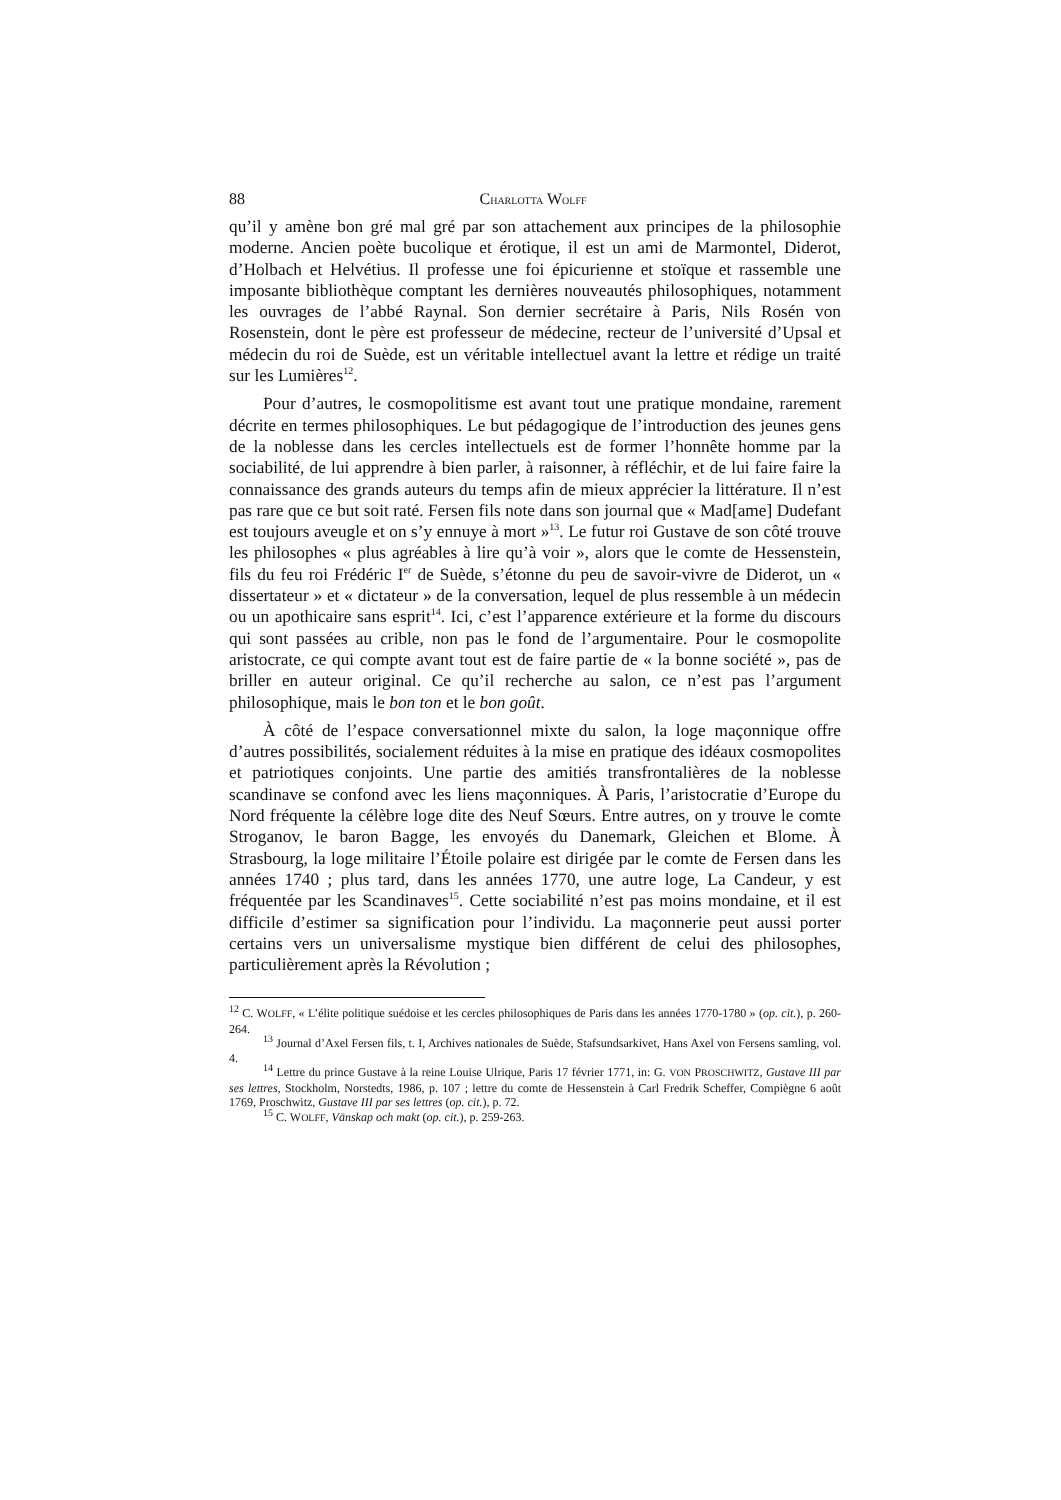88 CHARLOTTA WOLFF
qu’il y amène bon gré mal gré par son attachement aux principes de la philosophie moderne. Ancien poète bucolique et érotique, il est un ami de Marmontel, Diderot, d’Holbach et Helvétius. Il professe une foi épicurienne et stoïque et rassemble une imposante bibliothèque comptant les dernières nouveautés philosophiques, notamment les ouvrages de l’abbé Raynal. Son dernier secrétaire à Paris, Nils Rosén von Rosenstein, dont le père est professeur de médecine, recteur de l’université d’Upsal et médecin du roi de Suède, est un véritable intellectuel avant la lettre et rédige un traité sur les Lumières<sup>12</sup>.
Pour d’autres, le cosmopolitisme est avant tout une pratique mondaine, rarement décrite en termes philosophiques. Le but pédagogique de l’introduction des jeunes gens de la noblesse dans les cercles intellectuels est de former l’honnête homme par la sociabilité, de lui apprendre à bien parler, à raisonner, à réfléchir, et de lui faire faire la connaissance des grands auteurs du temps afin de mieux apprécier la littérature. Il n’est pas rare que ce but soit raté. Fersen fils note dans son journal que « Mad[ame] Dudefant est toujours aveugle et on s’y ennuye à mort »<sup>13</sup>. Le futur roi Gustave de son côté trouve les philosophes « plus agréables à lire qu’à voir », alors que le comte de Hessenstein, fils du feu roi Frédéric I<sup>er</sup> de Suède, s’étonne du peu de savoir-vivre de Diderot, un « dissertateur » et « dictateur » de la conversation, lequel de plus ressemble à un médecin ou un apothicaire sans esprit<sup>14</sup>. Ici, c’est l’apparence extérieure et la forme du discours qui sont passées au crible, non pas le fond de l’argumentaire. Pour le cosmopolite aristocrate, ce qui compte avant tout est de faire partie de « la bonne société », pas de briller en auteur original. Ce qu’il recherche au salon, ce n’est pas l’argument philosophique, mais le bon ton et le bon goût.
À côté de l’espace conversationnel mixte du salon, la loge maçonnique offre d’autres possibilités, socialement réduites à la mise en pratique des idéaux cosmopolites et patriotiques conjoints. Une partie des amitiés transfrontalières de la noblesse scandinave se confond avec les liens maçonniques. À Paris, l’aristocratie d’Europe du Nord fréquente la célèbre loge dite des Neuf Sœurs. Entre autres, on y trouve le comte Stroganov, le baron Bagge, les envoyés du Danemark, Gleichen et Blome. À Strasbourg, la loge militaire l’Étoile polaire est dirigée par le comte de Fersen dans les années 1740 ; plus tard, dans les années 1770, une autre loge, La Candeur, y est fréquentée par les Scandinaves<sup>15</sup>. Cette sociabilité n’est pas moins mondaine, et il est difficile d’estimer sa signification pour l’individu. La maçonnerie peut aussi porter certains vers un universalisme mystique bien différent de celui des philosophes, particulièrement après la Révolution ;
<sup>12</sup> C. WOLFF, « L’élite politique suédoise et les cercles philosophiques de Paris dans les années 1770-1780 » (op. cit.), p. 260-264.
<sup>13</sup> Journal d’Axel Fersen fils, t. I, Archives nationales de Suède, Stafsundsarkivet, Hans Axel von Fersens samling, vol. 4.
<sup>14</sup> Lettre du prince Gustave à la reine Louise Ulrique, Paris 17 février 1771, in: G. VON PROSCHWITZ, Gustave III par ses lettres, Stockholm, Norstedts, 1986, p. 107 ; lettre du comte de Hessenstein à Carl Fredrik Scheffer, Compiègne 6 août 1769, Proschwitz, Gustave III par ses lettres (op. cit.), p. 72.
<sup>15</sup> C. WOLFF, Vänskap och makt (op. cit.), p. 259-263.